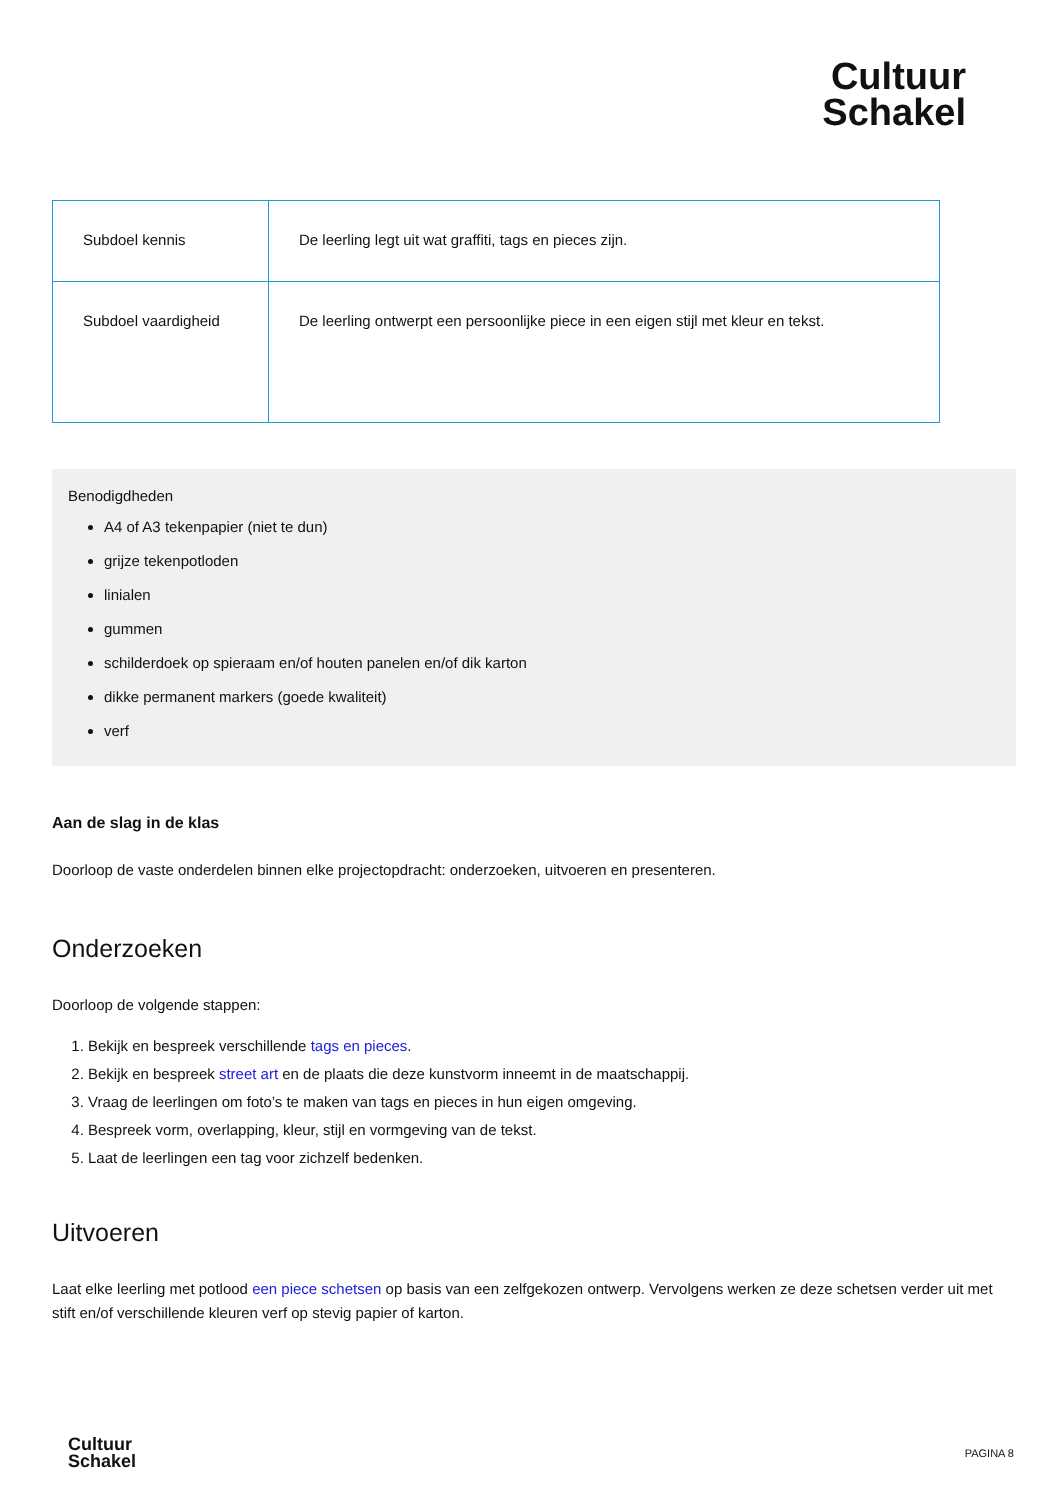Cultuur
Schakel
| Subdoel kennis | De leerling legt uit wat graffiti, tags en pieces zijn. |
| Subdoel vaardigheid | De leerling ontwerpt een persoonlijke piece in een eigen stijl met kleur en tekst. |
Benodigdheden
A4 of A3 tekenpapier (niet te dun)
grijze tekenpotloden
linialen
gummen
schilderdoek op spieraam en/of houten panelen en/of dik karton
dikke permanent markers (goede kwaliteit)
verf
Aan de slag in de klas
Doorloop de vaste onderdelen binnen elke projectopdracht: onderzoeken, uitvoeren en presenteren.
Onderzoeken
Doorloop de volgende stappen:
1. Bekijk en bespreek verschillende tags en pieces.
2. Bekijk en bespreek street art en de plaats die deze kunstvorm inneemt in de maatschappij.
3. Vraag de leerlingen om foto’s te maken van tags en pieces in hun eigen omgeving.
4. Bespreek vorm, overlapping, kleur, stijl en vormgeving van de tekst.
5. Laat de leerlingen een tag voor zichzelf bedenken.
Uitvoeren
Laat elke leerling met potlood een piece schetsen op basis van een zelfgekozen ontwerp. Vervolgens werken ze deze schetsen verder uit met stift en/of verschillende kleuren verf op stevig papier of karton.
Cultuur
Schakel
PAGINA 8